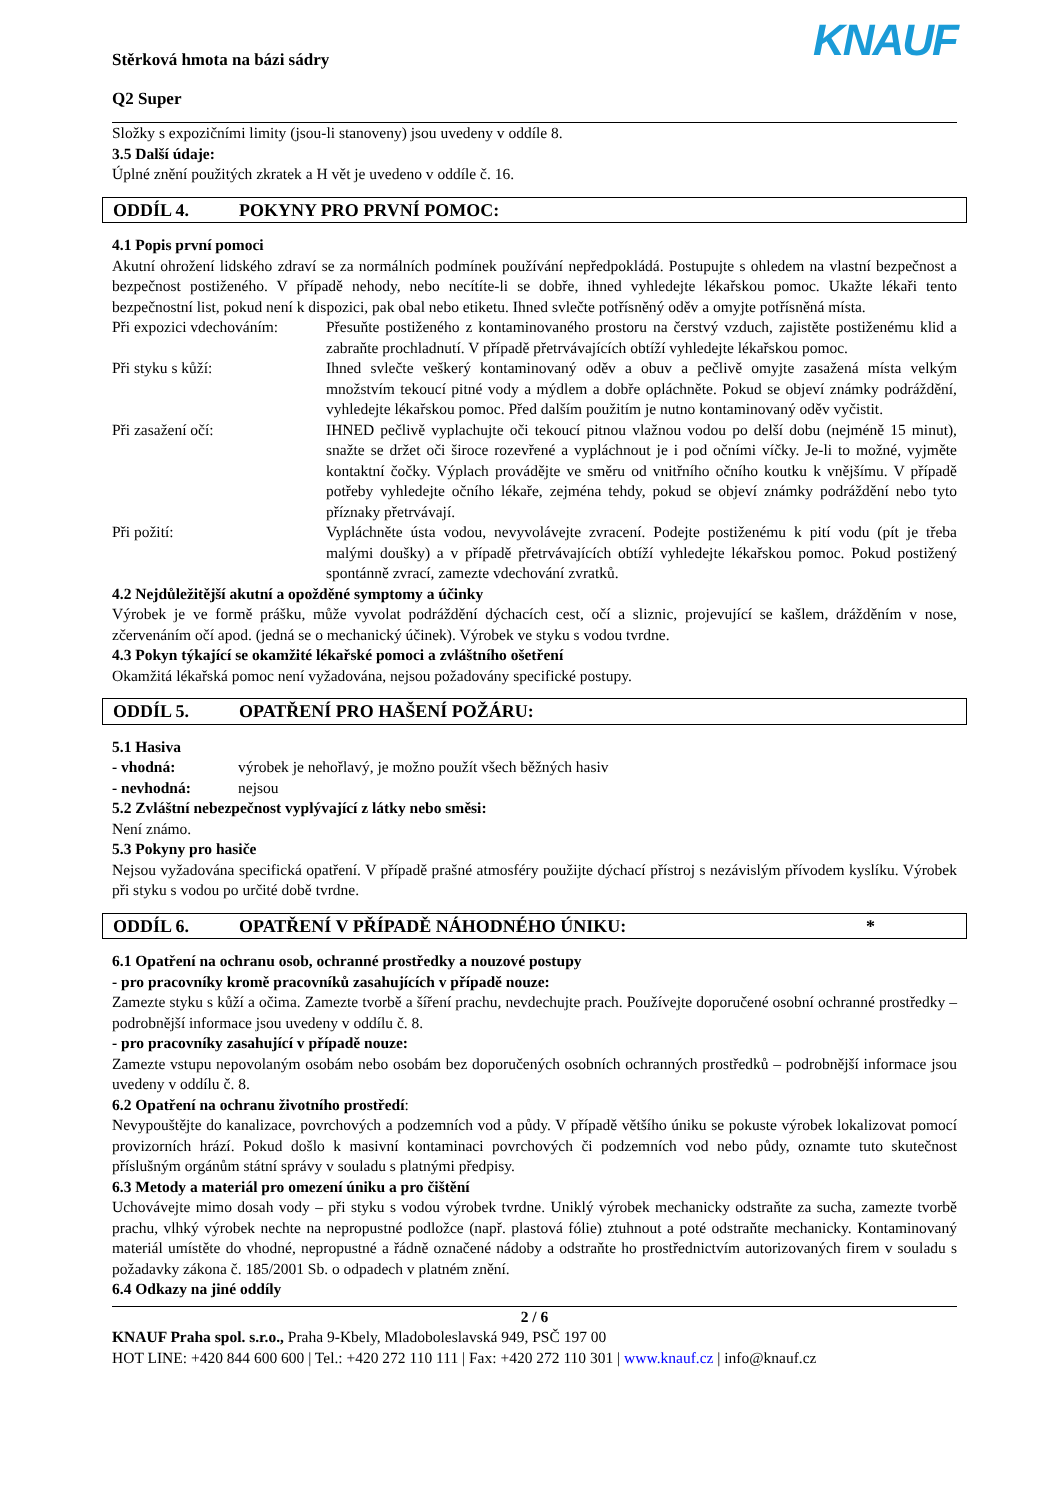Stěrková hmota na bázi sádry
Q2 Super
KNAUF
Složky s expozičními limity (jsou-li stanoveny) jsou uvedeny v oddíle 8.
3.5 Další údaje:
Úplné znění použitých zkratek a H vět je uvedeno v oddíle č. 16.
ODDÍL 4. POKYNY PRO PRVNÍ POMOC:
4.1 Popis první pomoci
Akutní ohrožení lidského zdraví se za normálních podmínek používání nepředpokládá. Postupujte s ohledem na vlastní bezpečnost a bezpečnost postiženého. V případě nehody, nebo necítíte-li se dobře, ihned vyhledejte lékařskou pomoc. Ukažte lékaři tento bezpečnostní list, pokud není k dispozici, pak obal nebo etiketu. Ihned svlečte potřísněný oděv a omyjte potřísněná místa.
Při expozici vdechováním:
Přesuňte postiženého z kontaminovaného prostoru na čerstvý vzduch, zajistěte postiženému klid a zabraňte prochladnutí. V případě přetrvávajících obtíží vyhledejte lékařskou pomoc.
Při styku s kůží: Ihned svlečte veškerý kontaminovaný oděv a obuv a pečlivě omyjte zasažená místa velkým množstvím tekoucí pitné vody a mýdlem a dobře opláchněte. Pokud se objeví známky podráždění, vyhledejte lékařskou pomoc. Před dalším použitím je nutno kontaminovaný oděv vyčistit.
Při zasažení očí: IHNED pečlivě vyplachujte oči tekoucí pitnou vlažnou vodou po delší dobu (nejméně 15 minut), snažte se držet oči široce rozevřené a vypláchnout je i pod očními víčky. Je-li to možné, vyjměte kontaktní čočky. Výplach provádějte ve směru od vnitřního očního koutku k vnějšímu. V případě potřeby vyhledejte očního lékaře, zejména tehdy, pokud se objeví známky podráždění nebo tyto příznaky přetrvávají.
Při požití: Vypláchněte ústa vodou, nevyvolávejte zvracení. Podejte postiženému k pití vodu (pít je třeba malými doušky) a v případě přetrvávajících obtíží vyhledejte lékařskou pomoc. Pokud postižený spontánně zvrací, zamezte vdechování zvratků.
4.2 Nejdůležitější akutní a opožděné symptomy a účinky
Výrobek je ve formě prášku, může vyvolat podráždění dýchacích cest, očí a sliznic, projevující se kašlem, drážděním v nose, zčervenáním očí apod. (jedná se o mechanický účinek). Výrobek ve styku s vodou tvrdne.
4.3 Pokyn týkající se okamžité lékařské pomoci a zvláštního ošetření
Okamžitá lékařská pomoc není vyžadována, nejsou požadovány specifické postupy.
ODDÍL 5. OPATŘENÍ PRO HAŠENÍ POŽÁRU:
5.1 Hasiva
- vhodná: výrobek je nehořlavý, je možno použít všech běžných hasiv
- nevhodná: nejsou
5.2 Zvláštní nebezpečnost vyplývající z látky nebo směsi:
Není známo.
5.3 Pokyny pro hasiče
Nejsou vyžadována specifická opatření. V případě prašné atmosféry použijte dýchací přístroj s nezávislým přívodem kyslíku. Výrobek při styku s vodou po určité době tvrdne.
ODDÍL 6. OPATŘENÍ V PŘÍPADĚ NÁHODNÉHO ÚNIKU: *
6.1 Opatření na ochranu osob, ochranné prostředky a nouzové postupy
- pro pracovníky kromě pracovníků zasahujících v případě nouze:
Zamezte styku s kůží a očima. Zamezte tvorbě a šíření prachu, nevdechujte prach. Používejte doporučené osobní ochranné prostředky – podrobnější informace jsou uvedeny v oddílu č. 8.
- pro pracovníky zasahující v případě nouze:
Zamezte vstupu nepovolaným osobám nebo osobám bez doporučených osobních ochranných prostředků – podrobnější informace jsou uvedeny v oddílu č. 8.
6.2 Opatření na ochranu životního prostředí:
Nevypouštějte do kanalizace, povrchových a podzemních vod a půdy. V případě většího úniku se pokuste výrobek lokalizovat pomocí provizorních hrází. Pokud došlo k masivní kontaminaci povrchových či podzemních vod nebo půdy, oznamte tuto skutečnost příslušným orgánům státní správy v souladu s platnými předpisy.
6.3 Metody a materiál pro omezení úniku a pro čištění
Uchovávejte mimo dosah vody – při styku s vodou výrobek tvrdne. Uniklý výrobek mechanicky odstraňte za sucha, zamezte tvorbě prachu, vlhký výrobek nechte na nepropustné podložce (např. plastová fólie) ztuhnout a poté odstraňte mechanicky. Kontaminovaný materiál umístěte do vhodné, nepropustné a řádně označené nádoby a odstraňte ho prostřednictvím autorizovaných firem v souladu s požadavky zákona č. 185/2001 Sb. o odpadech v platném znění.
6.4 Odkazy na jiné oddíly
2 / 6
KNAUF Praha spol. s.r.o., Praha 9-Kbely, Mladoboleslavská 949, PSČ 197 00
HOT LINE: +420 844 600 600 | Tel.: +420 272 110 111 | Fax: +420 272 110 301 | www.knauf.cz | info@knauf.cz